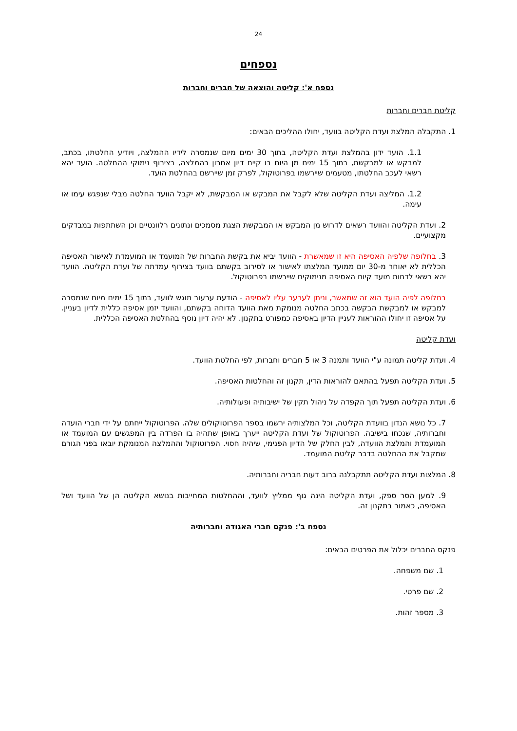24
נספחים
נספח א': קליטה והוצאה של חברים וחברות
קליטת חברים וחברות
1. התקבלה המלצת ועדת הקליטה בוועד, יחולו ההליכים הבאים:
1.1. הועד ידון בהמלצת ועדת הקליטה, בתוך 30 ימים מיום שנמסרה לידיו ההמלצה, ויודיע החלטתו, בכתב, למבקש או למבקשת, בתוך 15 ימים מן היום בו קיים דיון אחרון בהמלצה, בצירוף נימוקי ההחלטה. הועד יהא רשאי לעכב החלטתו, מטעמים שיירשמו בפרוטוקול, לפרק זמן שיירשם בהחלטת הועד.
1.2. המליצה ועדת הקליטה שלא לקבל את המבקש או המבקשת, לא יקבל הוועד החלטה מבלי שנפגש עימו או עימה.
2. ועדת הקליטה והוועד רשאים לדרוש מן המבקש או המבקשת הצגת מסמכים ונתונים רלוונטיים וכן השתתפות במבדקים מקצועיים.
3. בחלופה שלפיה האסיפה היא זו שמאשרת - הוועד יביא את בקשת החברות של המועמד או המועמדת לאישור האסיפה הכללית לא יאוחר מ-30 יום ממועד המלצתו לאישור או לסירוב בקשתם בוועד בצירוף עמדתה של ועדת הקליטה. הוועד יהא רשאי לדחות מועד קיום האסיפה מנימוקים שיירשמו בפרוטוקול.
בחלופה לפיה הועד הוא זה שמאשר, וניתן לערער עליו לאסיפה - הודעת ערעור תוגש לוועד, בתוך 15 ימים מיום שנמסרה למבקש או למבקשת הבקשה בכתב החלטה מנומקת מאת הוועד הדוחה בקשתם, והוועד יזמן אסיפה כללית לדיון בעניין. על אסיפה זו יחולו ההוראות לעניין הדיון באסיפה כמפורט בתקנון. לא יהיה דיון נוסף בהחלטת האסיפה הכללית.
ועדת קליטה
4. ועדת קליטה תמונה ע"י הוועד ותמנה 3 או 5 חברים וחברות, לפי החלטת הוועד.
5. ועדת הקליטה תפעל בהתאם להוראות הדין, תקנון זה והחלטות האסיפה.
6. ועדת הקליטה תפעל תוך הקפדה על ניהול תקין של ישיבותיה ופעולותיה.
7. כל נושא הנדון בוועדת הקליטה, וכל המלצותיה ירשמו בספר הפרוטוקולים שלה. הפרוטוקול ייחתם על ידי חברי הועדה וחברותיה, שנכחו בישיבה. הפרוטוקול של ועדת הקליטה ייערך באופן שתהיה בו הפרדה בין המפגשים עם המועמד או המועמדת והמלצת הוועדה, לבין החלק של הדיון הפנימי, שיהיה חסוי. הפרוטוקול וההמלצה המנומקת יובאו בפני הגורם שמקבל את ההחלטה בדבר קליטת המועמד.
8. המלצות ועדת הקליטה תתקבלנה ברוב דעות חבריה וחברותיה.
9. למען הסר ספק, ועדת הקליטה הינה גוף ממליץ לוועד, וההחלטות המחייבות בנושא הקליטה הן של הוועד ושל האסיפה, כאמור בתקנון זה.
נספח ב': פנקס חברי האגודה וחברותיה
פנקס החברים יכלול את הפרטים הבאים:
1. שם משפחה.
2. שם פרטי.
3. מספר זהות.